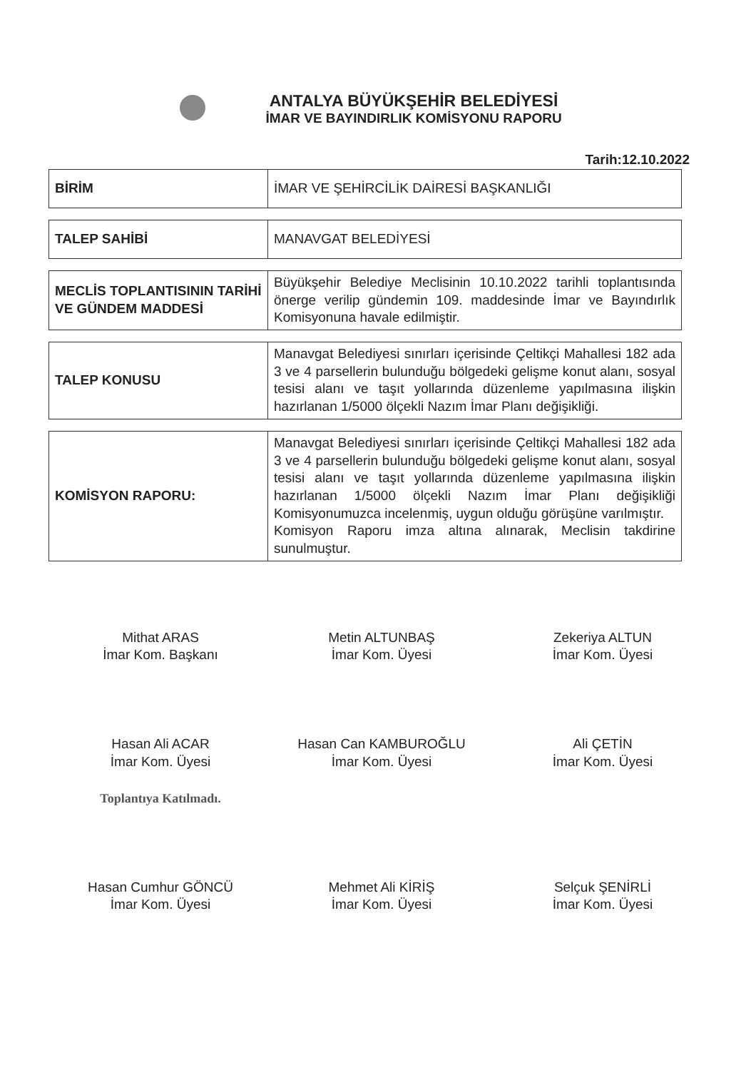ANTALYA BÜYÜKŞEHİR BELEDİYESİ
İMAR VE BAYINDIRLIK KOMİSYONU RAPORU
Tarih:12.10.2022
| BİRİM | İMAR VE ŞEHİRCİLİK DAİRESİ BAŞKANLIĞI |
| TALEP SAHİBİ | MANAVGAT BELEDİYESİ |
| MECLİS TOPLANTISININ TARİHİ VE GÜNDEM MADDESİ | Büyükşehir Belediye Meclisinin 10.10.2022 tarihli toplantısında önerge verilip gündemin 109. maddesinde İmar ve Bayındırlık Komisyonuna havale edilmiştir. |
| TALEP KONUSU | Manavgat Belediyesi sınırları içerisinde Çeltikçi Mahallesi 182 ada 3 ve 4 parsellerin bulunduğu bölgedeki gelişme konut alanı, sosyal tesisi alanı ve taşıt yollarında düzenleme yapılmasına ilişkin hazırlanan 1/5000 ölçekli Nazım İmar Planı değişikliği. |
| KOMİSYON RAPORU: | Manavgat Belediyesi sınırları içerisinde Çeltikçi Mahallesi 182 ada 3 ve 4 parsellerin bulunduğu bölgedeki gelişme konut alanı, sosyal tesisi alanı ve taşıt yollarında düzenleme yapılmasına ilişkin hazırlanan 1/5000 ölçekli Nazım İmar Planı değişikliği Komisyonumuzca incelenmiş, uygun olduğu görüşüne varılmıştır. Komisyon Raporu imza altına alınarak, Meclisin takdirine sunulmuştur. |
Mithat ARAS
İmar Kom. Başkanı
Metin ALTUNBAŞ
İmar Kom. Üyesi
Zekeriya ALTUN
İmar Kom. Üyesi
Hasan Ali ACAR
İmar Kom. Üyesi
Toplantıya Katılmadı.
Hasan Can KAMBUROĞLU
İmar Kom. Üyesi
Ali ÇETİN
İmar Kom. Üyesi
Hasan Cumhur GÖNCÜ
İmar Kom. Üyesi
Mehmet Ali KİRİŞ
İmar Kom. Üyesi
Selçuk ŞENİRLİ
İmar Kom. Üyesi